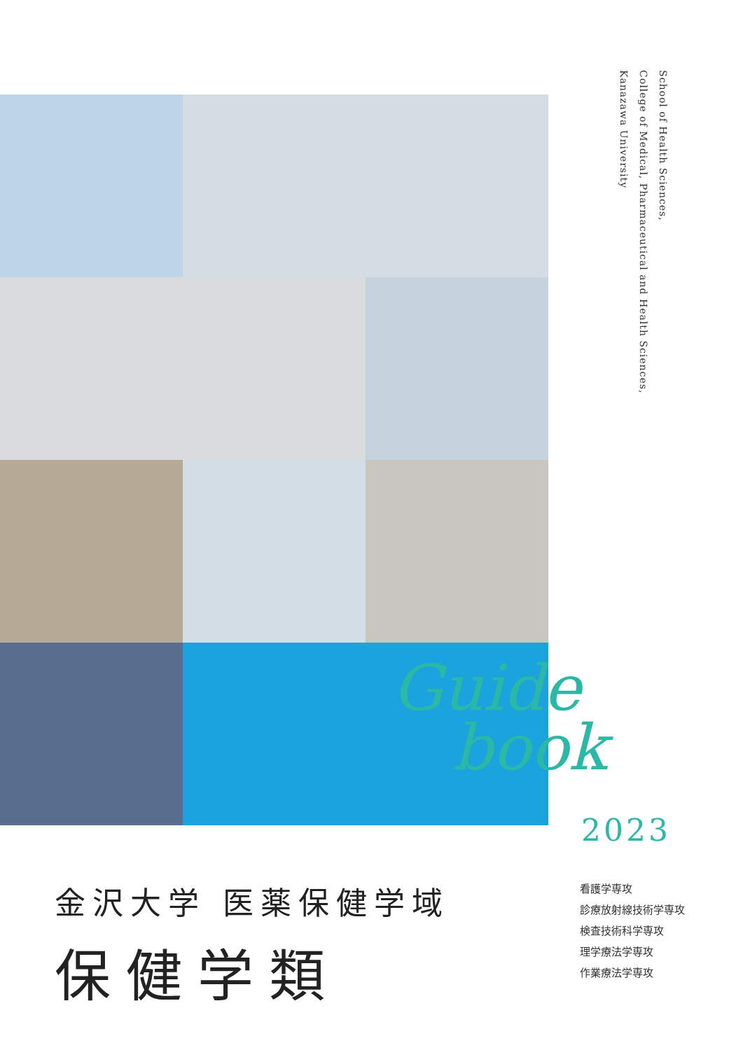School of Health Sciences,
College of Medical, Pharmaceutical and Health Sciences,
Kanazawa University
Guide
book
2023
金沢大学 医薬保健学域
保健学類
看護学専攻
診療放射線技術学専攻
検査技術科学専攻
理学療法学専攻
作業療法学専攻